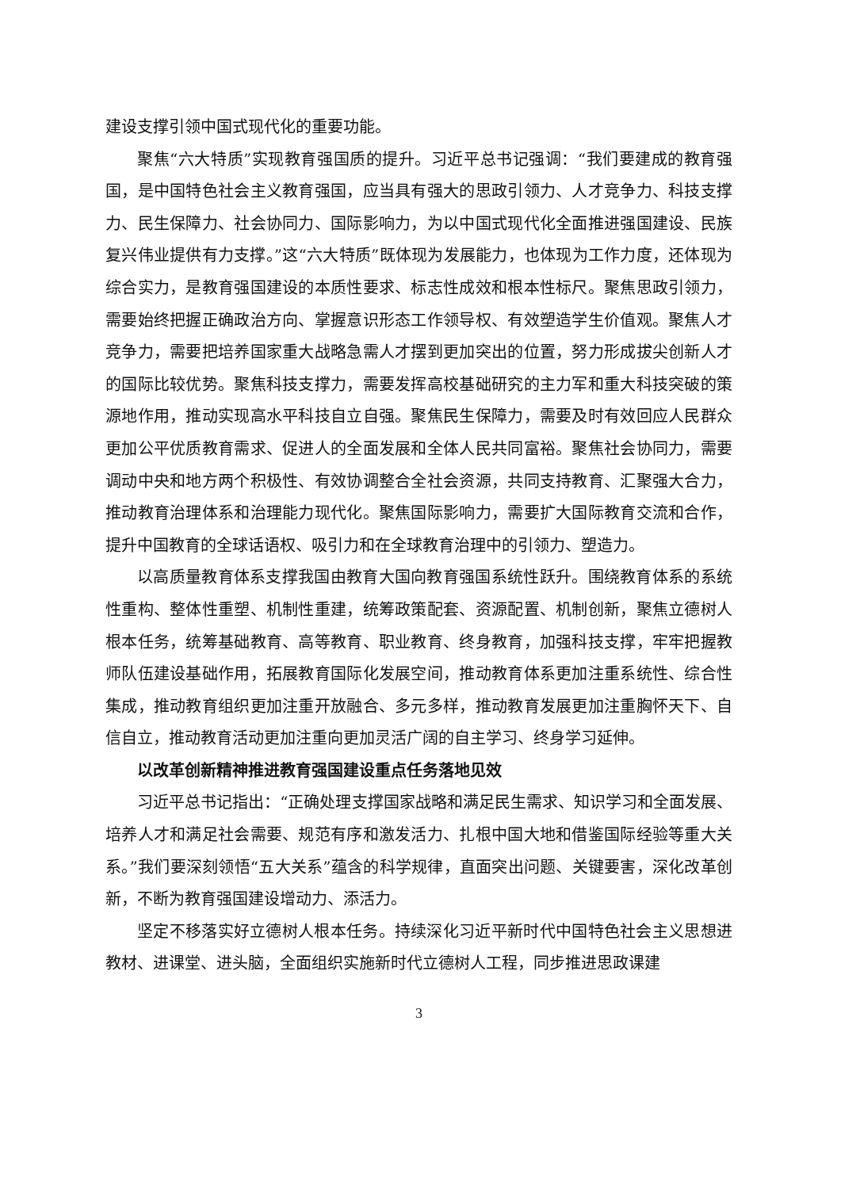建设支撑引领中国式现代化的重要功能。
聚焦“六大特质”实现教育强国质的提升。习近平总书记强调：“我们要建成的教育强国，是中国特色社会主义教育强国，应当具有强大的思政引领力、人才竞争力、科技支撑力、民生保障力、社会协同力、国际影响力，为以中国式现代化全面推进强国建设、民族复兴伟业提供有力支撑。”这“六大特质”既体现为发展能力，也体现为工作力度，还体现为综合实力，是教育强国建设的本质性要求、标志性成效和根本性标尺。聚焦思政引领力，需要始终把握正确政治方向、掌握意识形态工作领导权、有效塑造学生价值观。聚焦人才竞争力，需要把培养国家重大战略急需人才摆到更加突出的位置，努力形成拔尖创新人才的国际比较优势。聚焦科技支撑力，需要发挥高校基础研究的主力军和重大科技突破的策源地作用，推动实现高水平科技自立自强。聚焦民生保障力，需要及时有效回应人民群众更加公平优质教育需求、促进人的全面发展和全体人民共同富裕。聚焦社会协同力，需要调动中央和地方两个积极性、有效协调整合全社会资源，共同支持教育、汇聚强大合力，推动教育治理体系和治理能力现代化。聚焦国际影响力，需要扩大国际教育交流和合作，提升中国教育的全球话语权、吸引力和在全球教育治理中的引领力、塑造力。
以高质量教育体系支撑我国由教育大国向教育强国系统性跃升。围绕教育体系的系统性重构、整体性重塑、机制性重建，统筹政策配套、资源配置、机制创新，聚焦立德树人根本任务，统筹基础教育、高等教育、职业教育、终身教育，加强科技支撑，牢牢把握教师队伍建设基础作用，拓展教育国际化发展空间，推动教育体系更加注重系统性、综合性集成，推动教育组织更加注重开放融合、多元多样，推动教育发展更加注重胸怀天下、自信自立，推动教育活动更加注重向更加灵活广阔的自主学习、终身学习延伸。
以改革创新精神推进教育强国建设重点任务落地见效
习近平总书记指出：“正确处理支撑国家战略和满足民生需求、知识学习和全面发展、培养人才和满足社会需要、规范有序和激发活力、扎根中国大地和借鉴国际经验等重大关系。”我们要深刻领悟“五大关系”蕴含的科学规律，直面突出问题、关键要害，深化改革创新，不断为教育强国建设增动力、添活力。
坚定不移落实好立德树人根本任务。持续深化习近平新时代中国特色社会主义思想进教材、进课堂、进头脑，全面组织实施新时代立德树人工程，同步推进思政课建
3